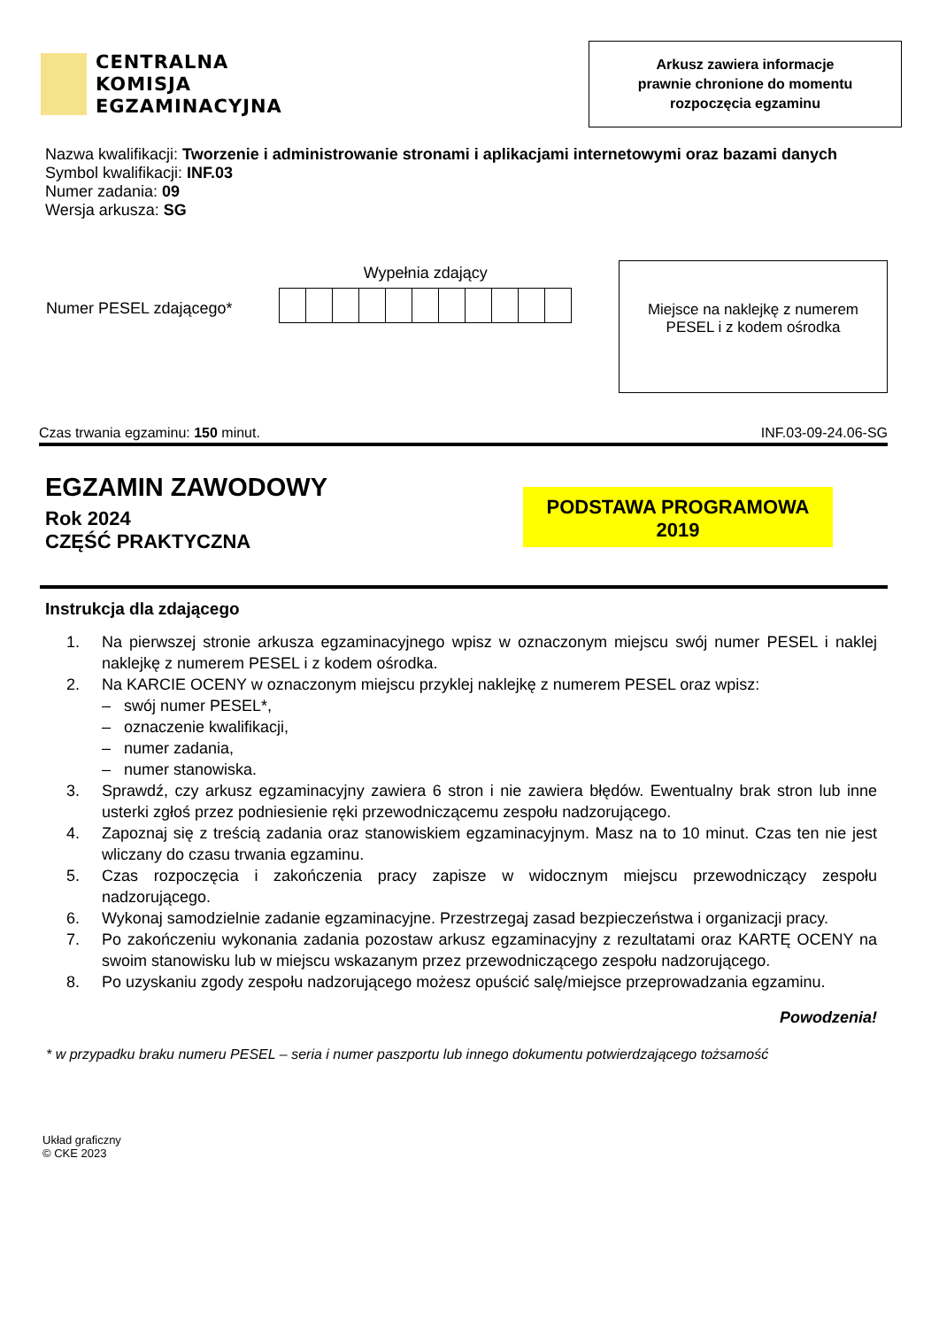CENTRALNA
KOMISJA
EGZAMINACYJNA
Arkusz zawiera informacje
prawnie chronione do momentu
rozpoczęcia egzaminu
Nazwa kwalifikacji: Tworzenie i administrowanie stronami i aplikacjami internetowymi oraz bazami danych
Symbol kwalifikacji: INF.03
Numer zadania: 09
Wersja arkusza: SG
Numer PESEL zdającego*
Wypełnia zdający
Miejsce na naklejkę z numerem
PESEL i z kodem ośrodka
Czas trwania egzaminu: 150 minut. INF.03-09-24.06-SG
EGZAMIN ZAWODOWY
Rok 2024
CZĘŚĆ PRAKTYCZNA
PODSTAWA PROGRAMOWA
2019
Instrukcja dla zdającego
1. Na pierwszej stronie arkusza egzaminacyjnego wpisz w oznaczonym miejscu swój numer PESEL i naklej naklejkę z numerem PESEL i z kodem ośrodka.
2. Na KARCIE OCENY w oznaczonym miejscu przyklej naklejkę z numerem PESEL oraz wpisz:
– swój numer PESEL*,
– oznaczenie kwalifikacji,
– numer zadania,
– numer stanowiska.
3. Sprawdź, czy arkusz egzaminacyjny zawiera 6 stron i nie zawiera błędów. Ewentualny brak stron lub inne usterki zgłoś przez podniesienie ręki przewodniczącemu zespołu nadzorującego.
4. Zapoznaj się z treścią zadania oraz stanowiskiem egzaminacyjnym. Masz na to 10 minut. Czas ten nie jest wliczany do czasu trwania egzaminu.
5. Czas rozpoczęcia i zakończenia pracy zapisze w widocznym miejscu przewodniczący zespołu nadzorującego.
6. Wykonaj samodzielnie zadanie egzaminacyjne. Przestrzegaj zasad bezpieczeństwa i organizacji pracy.
7. Po zakończeniu wykonania zadania pozostaw arkusz egzaminacyjny z rezultatami oraz KARTĘ OCENY na swoim stanowisku lub w miejscu wskazanym przez przewodniczącego zespołu nadzorującego.
8. Po uzyskaniu zgody zespołu nadzorującego możesz opuścić salę/miejsce przeprowadzania egzaminu.
Powodzenia!
* w przypadku braku numeru PESEL – seria i numer paszportu lub innego dokumentu potwierdzającego tożsamość
Układ graficzny
© CKE 2023